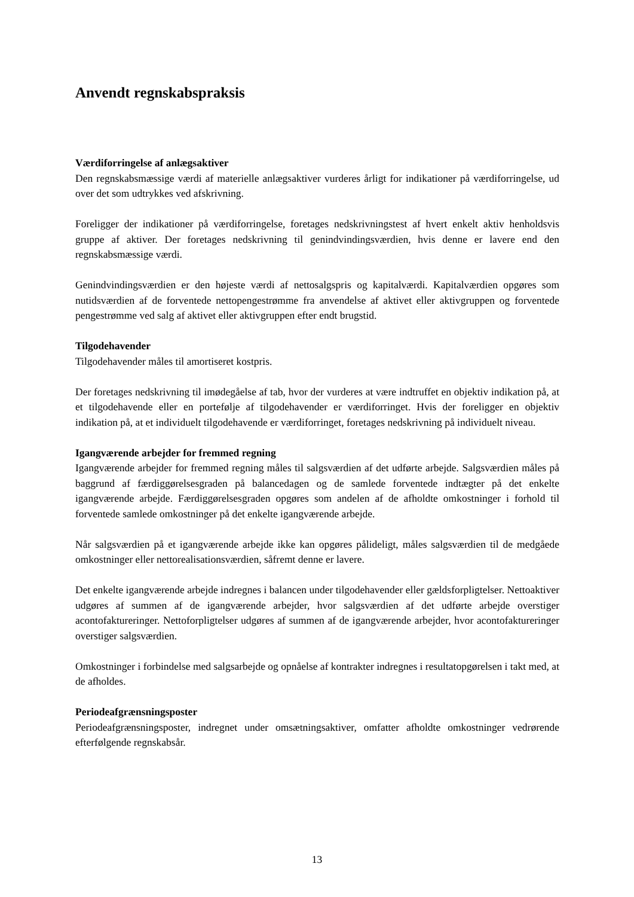Anvendt regnskabspraksis
Værdiforringelse af anlægsaktiver
Den regnskabsmæssige værdi af materielle anlægsaktiver vurderes årligt for indikationer på værdiforringelse, ud over det som udtrykkes ved afskrivning.
Foreligger der indikationer på værdiforringelse, foretages nedskrivningstest af hvert enkelt aktiv henholdsvis gruppe af aktiver. Der foretages nedskrivning til genindvindingsværdien, hvis denne er lavere end den regnskabsmæssige værdi.
Genindvindingsværdien er den højeste værdi af nettosalgspris og kapitalværdi. Kapitalværdien opgøres som nutidsværdien af de forventede nettopengestrømme fra anvendelse af aktivet eller aktivgruppen og forventede pengestrømme ved salg af aktivet eller aktivgruppen efter endt brugstid.
Tilgodehavender
Tilgodehavender måles til amortiseret kostpris.
Der foretages nedskrivning til imødegåelse af tab, hvor der vurderes at være indtruffet en objektiv indikation på, at et tilgodehavende eller en portefølje af tilgodehavender er værdiforringet. Hvis der foreligger en objektiv indikation på, at et individuelt tilgodehavende er værdiforringet, foretages nedskrivning på individuelt niveau.
Igangværende arbejder for fremmed regning
Igangværende arbejder for fremmed regning måles til salgsværdien af det udførte arbejde. Salgsværdien måles på baggrund af færdiggørelsesgraden på balancedagen og de samlede forventede indtægter på det enkelte igangværende arbejde. Færdiggørelsesgraden opgøres som andelen af de afholdte omkostninger i forhold til forventede samlede omkostninger på det enkelte igangværende arbejde.
Når salgsværdien på et igangværende arbejde ikke kan opgøres pålideligt, måles salgsværdien til de medgåede omkostninger eller nettorealisationsværdien, såfremt denne er lavere.
Det enkelte igangværende arbejde indregnes i balancen under tilgodehavender eller gældsforpligtelser. Nettoaktiver udgøres af summen af de igangværende arbejder, hvor salgsværdien af det udførte arbejde overstiger acontofaktureringer. Nettoforpligtelser udgøres af summen af de igangværende arbejder, hvor acontofaktureringer overstiger salgsværdien.
Omkostninger i forbindelse med salgsarbejde og opnåelse af kontrakter indregnes i resultatopgørelsen i takt med, at de afholdes.
Periodeafgrænsningsposter
Periodeafgrænsningsposter, indregnet under omsætningsaktiver, omfatter afholdte omkostninger vedrørende efterfølgende regnskabsår.
13